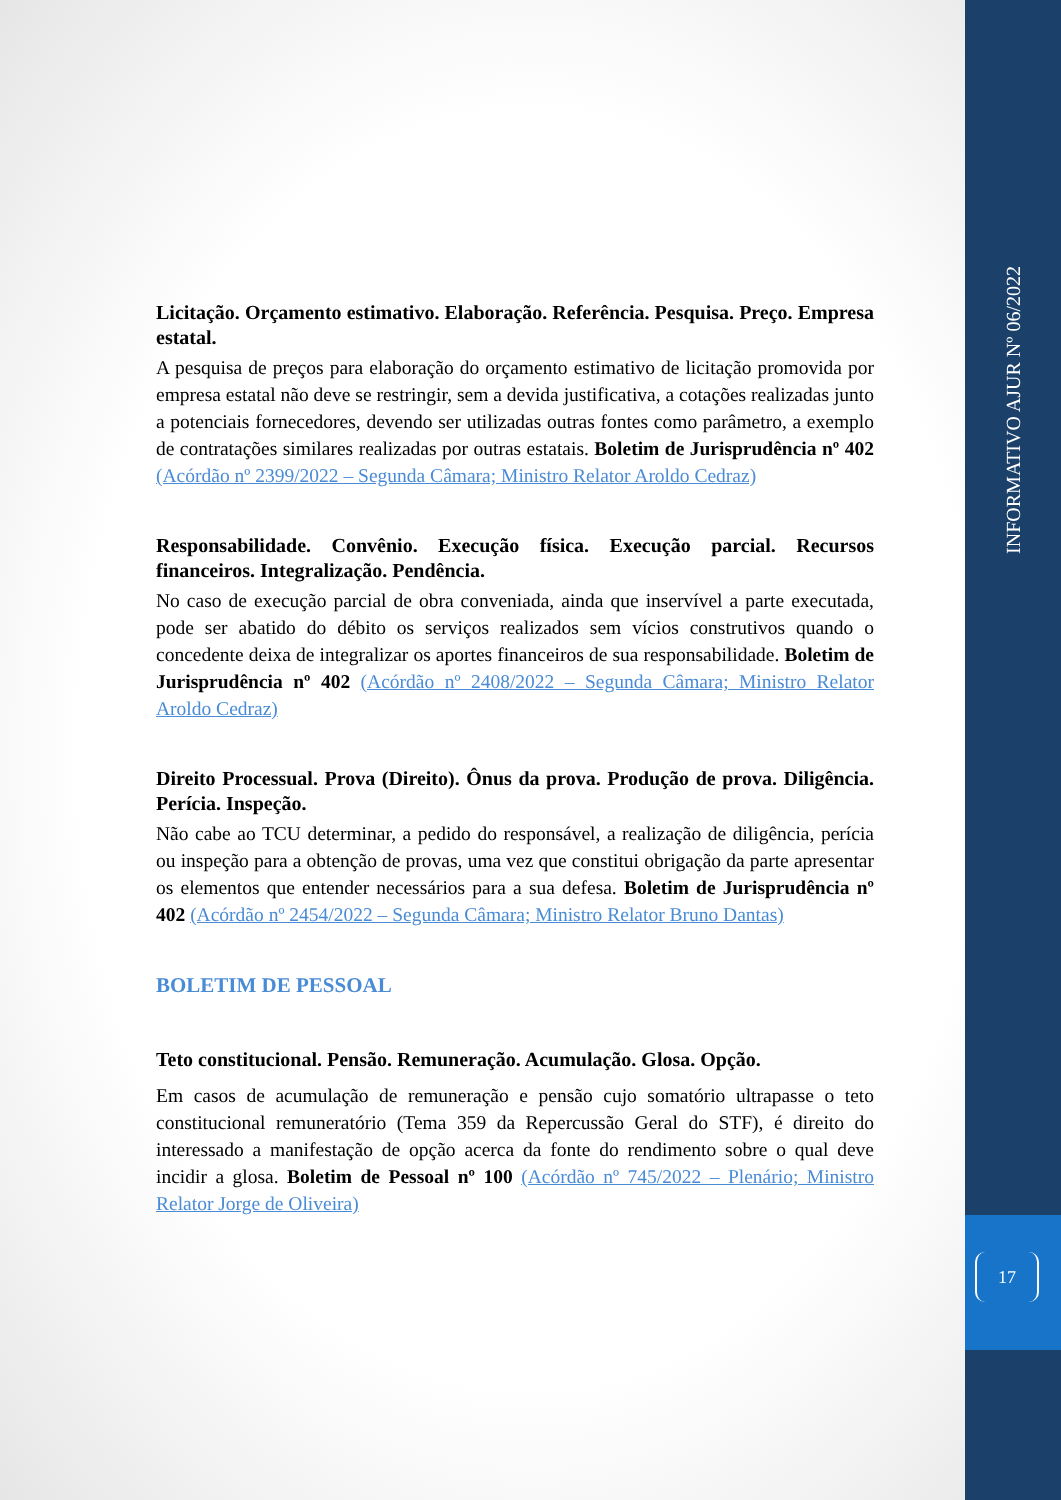Licitação. Orçamento estimativo. Elaboração. Referência. Pesquisa. Preço. Empresa estatal.
A pesquisa de preços para elaboração do orçamento estimativo de licitação promovida por empresa estatal não deve se restringir, sem a devida justificativa, a cotações realizadas junto a potenciais fornecedores, devendo ser utilizadas outras fontes como parâmetro, a exemplo de contratações similares realizadas por outras estatais. Boletim de Jurisprudência nº 402 (Acórdão nº 2399/2022 – Segunda Câmara; Ministro Relator Aroldo Cedraz)
Responsabilidade. Convênio. Execução física. Execução parcial. Recursos financeiros. Integralização. Pendência.
No caso de execução parcial de obra conveniada, ainda que inservível a parte executada, pode ser abatido do débito os serviços realizados sem vícios construtivos quando o concedente deixa de integralizar os aportes financeiros de sua responsabilidade. Boletim de Jurisprudência nº 402 (Acórdão nº 2408/2022 – Segunda Câmara; Ministro Relator Aroldo Cedraz)
Direito Processual. Prova (Direito). Ônus da prova. Produção de prova. Diligência. Perícia. Inspeção.
Não cabe ao TCU determinar, a pedido do responsável, a realização de diligência, perícia ou inspeção para a obtenção de provas, uma vez que constitui obrigação da parte apresentar os elementos que entender necessários para a sua defesa. Boletim de Jurisprudência nº 402 (Acórdão nº 2454/2022 – Segunda Câmara; Ministro Relator Bruno Dantas)
BOLETIM DE PESSOAL
Teto constitucional. Pensão. Remuneração. Acumulação. Glosa. Opção.
Em casos de acumulação de remuneração e pensão cujo somatório ultrapasse o teto constitucional remuneratório (Tema 359 da Repercussão Geral do STF), é direito do interessado a manifestação de opção acerca da fonte do rendimento sobre o qual deve incidir a glosa. Boletim de Pessoal nº 100 (Acórdão nº 745/2022 – Plenário; Ministro Relator Jorge de Oliveira)
INFORMATIVO AJUR Nº 06/2022
17